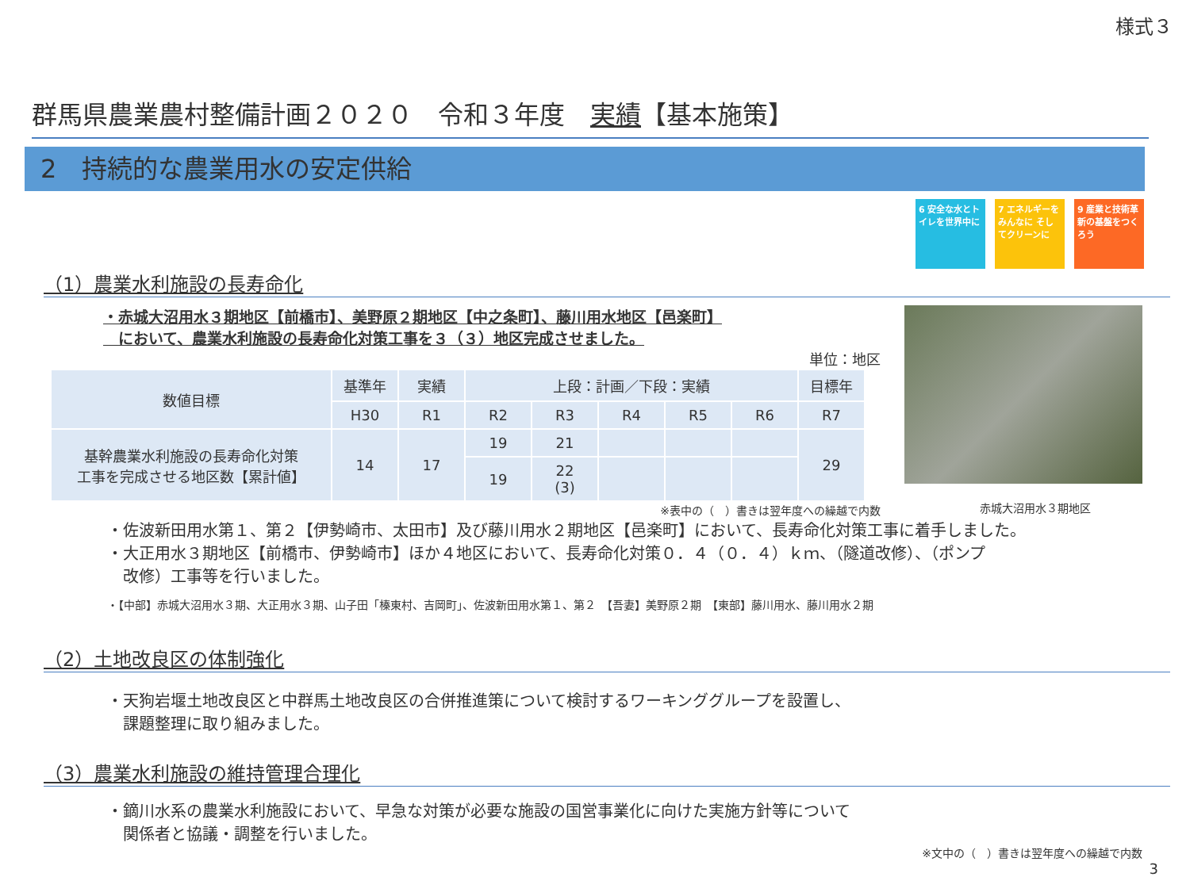様式３
群馬県農業農村整備計画２０２０　令和３年度　実績【基本施策】
2　持続的な農業用水の安定供給
6 安全な水とトイレを世界中に
7 エネルギーをみんなに そしてクリーンに
9 産業と技術革新の基盤をつくろう
（1）農業水利施設の長寿命化
・赤城大沼用水３期地区【前橋市】、美野原２期地区【中之条町】、藤川用水地区【邑楽町】
　において、農業水利施設の長寿命化対策工事を３（３）地区完成させました。
単位：地区
| 数値目標 | 基準年 | 実績 | 上段：計画／下段：実績 | | | | | 目標年 |
| --- | --- | --- | --- | --- | --- | --- | --- | --- |
| | H30 | R1 | R2 | R3 | R4 | R5 | R6 | R7 |
| 基幹農業水利施設の長寿命化対策 工事を完成させる地区数【累計値】 | 14 | 17 | 19 | 21 | | | | 29 |
| | | | 19 | 22 (3) | | | | |
※表中の（　）書きは翌年度への繰越で内数
赤城大沼用水３期地区
・佐波新田用水第１、第２【伊勢崎市、太田市】及び藤川用水２期地区【邑楽町】において、長寿命化対策工事に着手しました。
・大正用水３期地区【前橋市、伊勢崎市】ほか４地区において、長寿命化対策０．４（０．４）ｋｍ、（隧道改修）、（ポンプ
　改修）工事等を行いました。
・【中部】赤城大沼用水３期、大正用水３期、山子田「榛東村、吉岡町」、佐波新田用水第１、第２　【吾妻】美野原２期　【東部】藤川用水、藤川用水２期
（2）土地改良区の体制強化
・天狗岩堰土地改良区と中群馬土地改良区の合併推進策について検討するワーキンググループを設置し、
　課題整理に取り組みました。
（3）農業水利施設の維持管理合理化
・鏑川水系の農業水利施設において、早急な対策が必要な施設の国営事業化に向けた実施方針等について
　関係者と協議・調整を行いました。
※文中の（　）書きは翌年度への繰越で内数
3